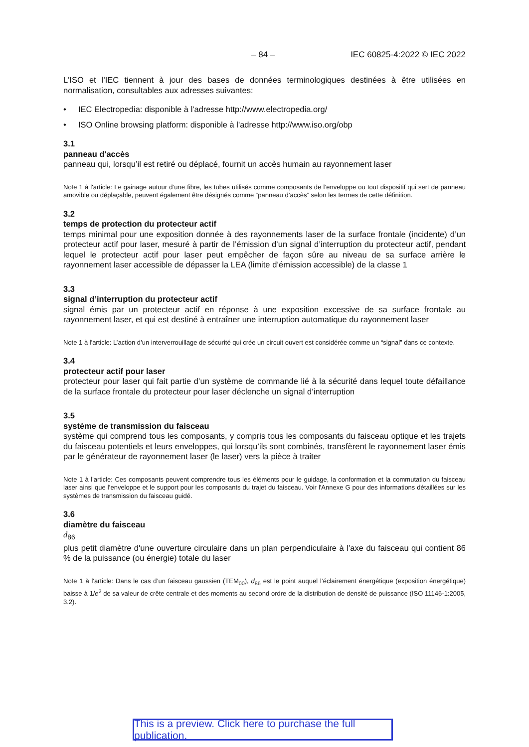– 84 – IEC 60825-4:2022 © IEC 2022
L'ISO et l'IEC tiennent à jour des bases de données terminologiques destinées à être utilisées en normalisation, consultables aux adresses suivantes:
• IEC Electropedia: disponible à l'adresse http://www.electropedia.org/
• ISO Online browsing platform: disponible à l'adresse http://www.iso.org/obp
3.1
panneau d'accès
panneau qui, lorsqu’il est retiré ou déplacé, fournit un accès humain au rayonnement laser
Note 1 à l'article: Le gainage autour d’une fibre, les tubes utilisés comme composants de l’enveloppe ou tout dispositif qui sert de panneau amovible ou déplaçable, peuvent également être désignés comme “panneau d’accès” selon les termes de cette définition.
3.2
temps de protection du protecteur actif
temps minimal pour une exposition donnée à des rayonnements laser de la surface frontale (incidente) d’un protecteur actif pour laser, mesuré à partir de l’émission d’un signal d’interruption du protecteur actif, pendant lequel le protecteur actif pour laser peut empêcher de façon sûre au niveau de sa surface arrière le rayonnement laser accessible de dépasser la LEA (limite d’émission accessible) de la classe 1
3.3
signal d’interruption du protecteur actif
signal émis par un protecteur actif en réponse à une exposition excessive de sa surface frontale au rayonnement laser, et qui est destiné à entraîner une interruption automatique du rayonnement laser
Note 1 à l'article: L’action d’un interverrouillage de sécurité qui crée un circuit ouvert est considérée comme un “signal” dans ce contexte.
3.4
protecteur actif pour laser
protecteur pour laser qui fait partie d’un système de commande lié à la sécurité dans lequel toute défaillance de la surface frontale du protecteur pour laser déclenche un signal d’interruption
3.5
système de transmission du faisceau
système qui comprend tous les composants, y compris tous les composants du faisceau optique et les trajets du faisceau potentiels et leurs enveloppes, qui lorsqu’ils sont combinés, transfèrent le rayonnement laser émis par le générateur de rayonnement laser (le laser) vers la pièce à traiter
Note 1 à l'article: Ces composants peuvent comprendre tous les éléments pour le guidage, la conformation et la commutation du faisceau laser ainsi que l’enveloppe et le support pour les composants du trajet du faisceau. Voir l'Annexe G pour des informations détaillées sur les systèmes de transmission du faisceau guidé.
3.6
diamètre du faisceau
d<sub>86</sub>
plus petit diamètre d'une ouverture circulaire dans un plan perpendiculaire à l’axe du faisceau qui contient 86 % de la puissance (ou énergie) totale du laser
Note 1 à l'article: Dans le cas d’un faisceau gaussien (TEM<sub>00</sub>), d<sub>86</sub> est le point auquel l’éclairement énergétique (exposition énergétique) baisse à 1/e<sup>2</sup> de sa valeur de crête centrale et des moments au second ordre de la distribution de densité de puissance (ISO 11146-1:2005, 3.2).
This is a preview. Click here to purchase the full publication.